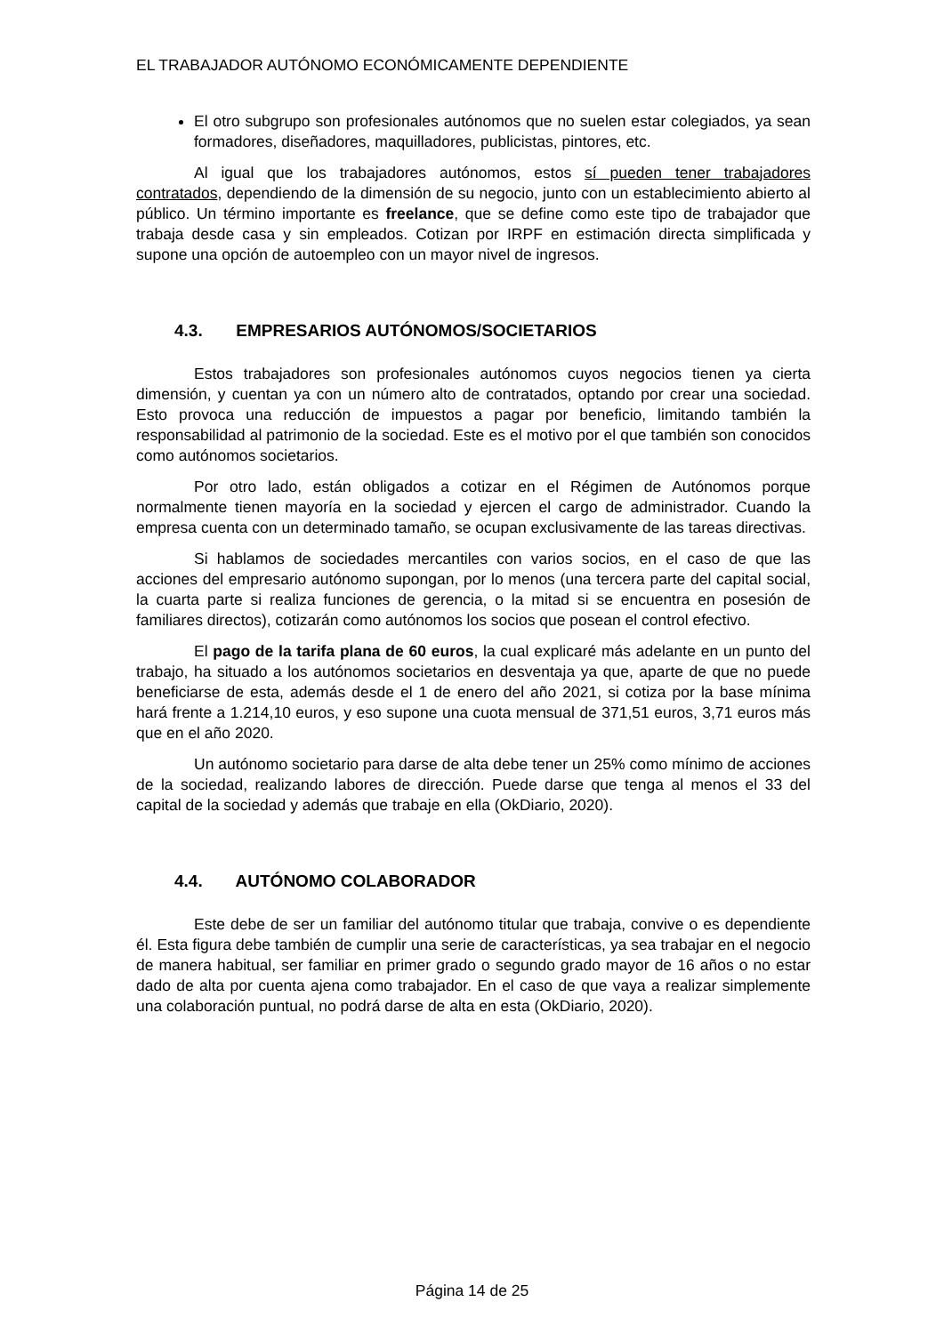EL TRABAJADOR AUTÓNOMO ECONÓMICAMENTE DEPENDIENTE
El otro subgrupo son profesionales autónomos que no suelen estar colegiados, ya sean formadores, diseñadores, maquilladores, publicistas, pintores, etc.
Al igual que los trabajadores autónomos, estos sí pueden tener trabajadores contratados, dependiendo de la dimensión de su negocio, junto con un establecimiento abierto al público. Un término importante es freelance, que se define como este tipo de trabajador que trabaja desde casa y sin empleados. Cotizan por IRPF en estimación directa simplificada y supone una opción de autoempleo con un mayor nivel de ingresos.
4.3. EMPRESARIOS AUTÓNOMOS/SOCIETARIOS
Estos trabajadores son profesionales autónomos cuyos negocios tienen ya cierta dimensión, y cuentan ya con un número alto de contratados, optando por crear una sociedad. Esto provoca una reducción de impuestos a pagar por beneficio, limitando también la responsabilidad al patrimonio de la sociedad. Este es el motivo por el que también son conocidos como autónomos societarios.
Por otro lado, están obligados a cotizar en el Régimen de Autónomos porque normalmente tienen mayoría en la sociedad y ejercen el cargo de administrador. Cuando la empresa cuenta con un determinado tamaño, se ocupan exclusivamente de las tareas directivas.
Si hablamos de sociedades mercantiles con varios socios, en el caso de que las acciones del empresario autónomo supongan, por lo menos (una tercera parte del capital social, la cuarta parte si realiza funciones de gerencia, o la mitad si se encuentra en posesión de familiares directos), cotizarán como autónomos los socios que posean el control efectivo.
El pago de la tarifa plana de 60 euros, la cual explicaré más adelante en un punto del trabajo, ha situado a los autónomos societarios en desventaja ya que, aparte de que no puede beneficiarse de esta, además desde el 1 de enero del año 2021, si cotiza por la base mínima hará frente a 1.214,10 euros, y eso supone una cuota mensual de 371,51 euros, 3,71 euros más que en el año 2020.
Un autónomo societario para darse de alta debe tener un 25% como mínimo de acciones de la sociedad, realizando labores de dirección. Puede darse que tenga al menos el 33 del capital de la sociedad y además que trabaje en ella (OkDiario, 2020).
4.4. AUTÓNOMO COLABORADOR
Este debe de ser un familiar del autónomo titular que trabaja, convive o es dependiente él. Esta figura debe también de cumplir una serie de características, ya sea trabajar en el negocio de manera habitual, ser familiar en primer grado o segundo grado mayor de 16 años o no estar dado de alta por cuenta ajena como trabajador. En el caso de que vaya a realizar simplemente una colaboración puntual, no podrá darse de alta en esta (OkDiario, 2020).
Página 14 de 25